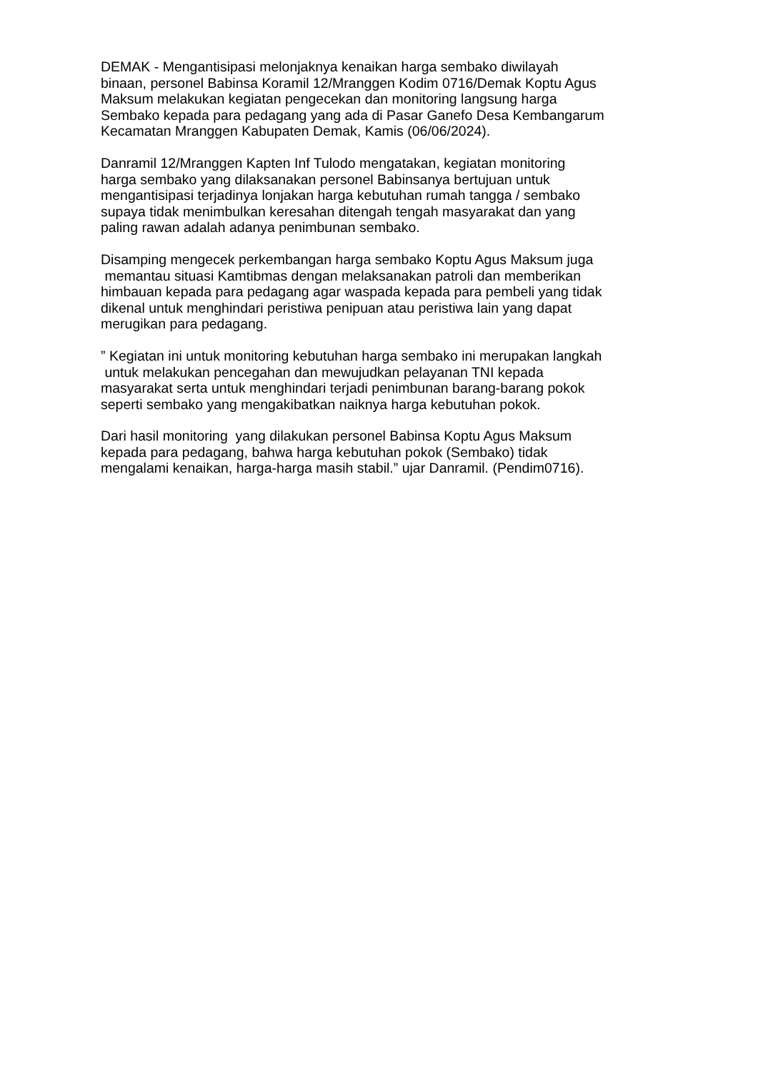DEMAK - Mengantisipasi melonjaknya kenaikan harga sembako diwilayah
binaan, personel Babinsa Koramil 12/Mranggen Kodim 0716/Demak Koptu Agus
Maksum melakukan kegiatan pengecekan dan monitoring langsung harga
Sembako kepada para pedagang yang ada di Pasar Ganefo Desa Kembangarum
Kecamatan Mranggen Kabupaten Demak, Kamis (06/06/2024).
Danramil 12/Mranggen Kapten Inf Tulodo mengatakan, kegiatan monitoring
harga sembako yang dilaksanakan personel Babinsanya bertujuan untuk
mengantisipasi terjadinya lonjakan harga kebutuhan rumah tangga / sembako
supaya tidak menimbulkan keresahan ditengah tengah masyarakat dan yang
paling rawan adalah adanya penimbunan sembako.
Disamping mengecek perkembangan harga sembako Koptu Agus Maksum juga
memantau situasi Kamtibmas dengan melaksanakan patroli dan memberikan
himbauan kepada para pedagang agar waspada kepada para pembeli yang tidak
dikenal untuk menghindari peristiwa penipuan atau peristiwa lain yang dapat
merugikan para pedagang.
” Kegiatan ini untuk monitoring kebutuhan harga sembako ini merupakan langkah
untuk melakukan pencegahan dan mewujudkan pelayanan TNI kepada
masyarakat serta untuk menghindari terjadi penimbunan barang-barang pokok
seperti sembako yang mengakibatkan naiknya harga kebutuhan pokok.
Dari hasil monitoring yang dilakukan personel Babinsa Koptu Agus Maksum
kepada para pedagang, bahwa harga kebutuhan pokok (Sembako) tidak
mengalami kenaikan, harga-harga masih stabil.” ujar Danramil. (Pendim0716).